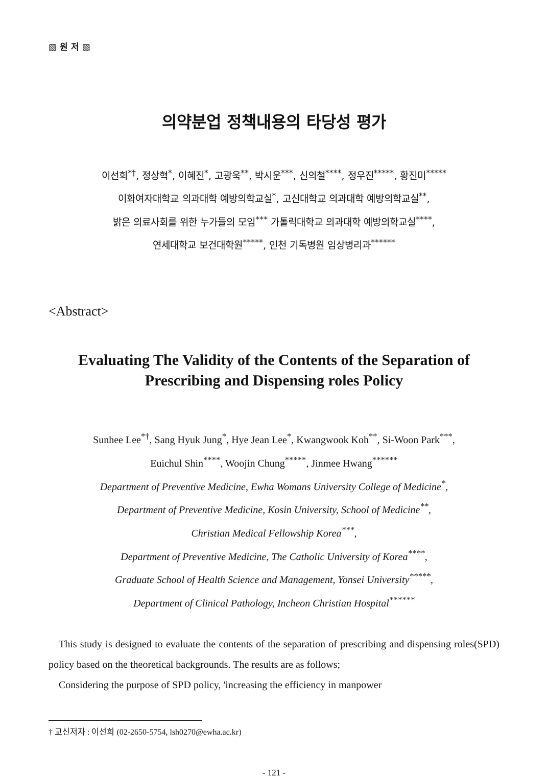▧ 원 저 ▧
의약분업 정책내용의 타당성 평가
이선희<sup>*†</sup>, 정상혁<sup>*</sup>, 이혜진<sup>*</sup>, 고광욱<sup>**</sup>, 박시운<sup>***</sup>, 신의철<sup>****</sup>, 정우진<sup>*****</sup>, 황진미<sup>*****</sup>
이화여자대학교 의과대학 예방의학교실<sup>*</sup>, 고신대학교 의과대학 예방의학교실<sup>**</sup>,
밝은 의료사회를 위한 누가들의 모임<sup>***</sup> 가톨릭대학교 의과대학 예방의학교실<sup>****</sup>,
연세대학교 보건대학원<sup>*****</sup>, 인천 기독병원 임상병리과<sup>******</sup>
<Abstract>
Evaluating The Validity of the Contents of the Separation of
Prescribing and Dispensing roles Policy
Sunhee Lee<sup>*†</sup>, Sang Hyuk Jung<sup>*</sup>, Hye Jean Lee<sup>*</sup>, Kwangwook Koh<sup>**</sup>, Si-Woon Park<sup>***</sup>,
Euichul Shin<sup>****</sup>, Woojin Chung<sup>*****</sup>, Jinmee Hwang<sup>******</sup>
Department of Preventive Medicine, Ewha Womans University College of Medicine<sup>*</sup>,
Department of Preventive Medicine, Kosin University, School of Medicine<sup>**</sup>,
Christian Medical Fellowship Korea<sup>***</sup>,
Department of Preventive Medicine, The Catholic University of Korea<sup>****</sup>,
Graduate School of Health Science and Management, Yonsei University<sup>*****</sup>,
Department of Clinical Pathology, Incheon Christian Hospital<sup>******</sup>
This study is designed to evaluate the contents of the separation of prescribing and dispensing roles(SPD) policy based on the theoretical backgrounds. The results are as follows;
Considering the purpose of SPD policy, 'increasing the efficiency in manpower
† 교신저자 : 이선희 (02-2650-5754, lsh0270@ewha.ac.kr)
- 121 -